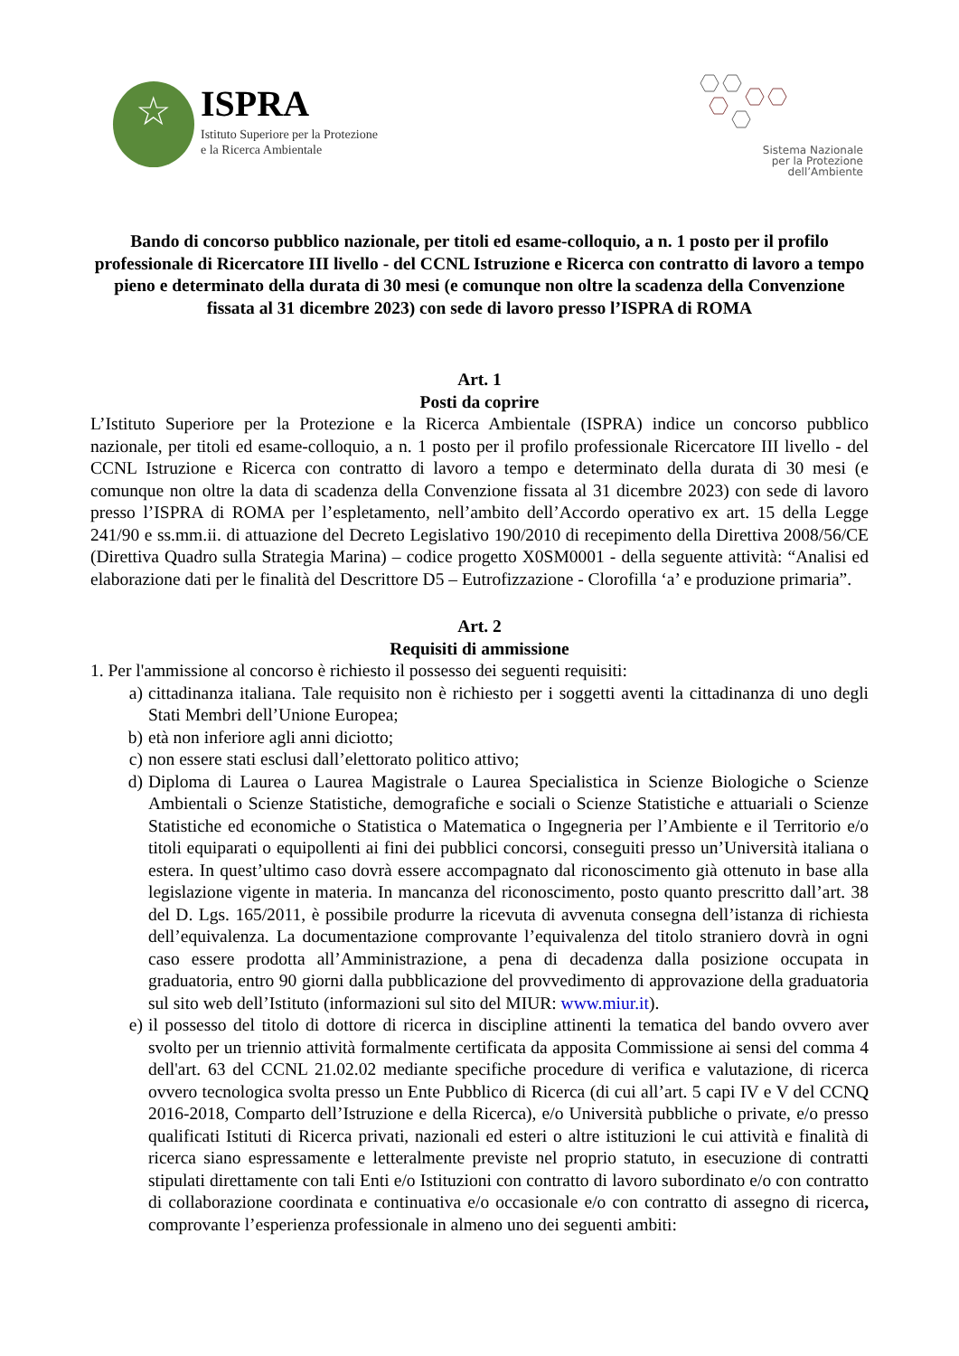☆ ISPRA
Istituto Superiore per la Protezione
e la Ricerca Ambientale
Sistema Nazionale
per la Protezione
dell’Ambiente
Bando di concorso pubblico nazionale, per titoli ed esame-colloquio, a n. 1 posto per il profilo professionale di Ricercatore III livello - del CCNL Istruzione e Ricerca con contratto di lavoro a tempo pieno e determinato della durata di 30 mesi (e comunque non oltre la scadenza della Convenzione fissata al 31 dicembre 2023) con sede di lavoro presso l’ISPRA di ROMA
Art. 1
Posti da coprire
L’Istituto Superiore per la Protezione e la Ricerca Ambientale (ISPRA) indice un concorso pubblico nazionale, per titoli ed esame-colloquio, a n. 1 posto per il profilo professionale Ricercatore III livello - del CCNL Istruzione e Ricerca con contratto di lavoro a tempo e determinato della durata di 30 mesi (e comunque non oltre la data di scadenza della Convenzione fissata al 31 dicembre 2023) con sede di lavoro presso l’ISPRA di ROMA per l’espletamento, nell’ambito dell’Accordo operativo ex art. 15 della Legge 241/90 e ss.mm.ii. di attuazione del Decreto Legislativo 190/2010 di recepimento della Direttiva 2008/56/CE (Direttiva Quadro sulla Strategia Marina) – codice progetto X0SM0001 - della seguente attività: “Analisi ed elaborazione dati per le finalità del Descrittore D5 – Eutrofizzazione - Clorofilla ‘a’ e produzione primaria”.
Art. 2
Requisiti di ammissione
1. Per l'ammissione al concorso è richiesto il possesso dei seguenti requisiti:
a) cittadinanza italiana. Tale requisito non è richiesto per i soggetti aventi la cittadinanza di uno degli Stati Membri dell’Unione Europea;
b) età non inferiore agli anni diciotto;
c) non essere stati esclusi dall’elettorato politico attivo;
d) Diploma di Laurea o Laurea Magistrale o Laurea Specialistica in Scienze Biologiche o Scienze Ambientali o Scienze Statistiche, demografiche e sociali o Scienze Statistiche e attuariali o Scienze Statistiche ed economiche o Statistica o Matematica o Ingegneria per l’Ambiente e il Territorio e/o titoli equiparati o equipollenti ai fini dei pubblici concorsi, conseguiti presso un’Università italiana o estera. In quest’ultimo caso dovrà essere accompagnato dal riconoscimento già ottenuto in base alla legislazione vigente in materia. In mancanza del riconoscimento, posto quanto prescritto dall’art. 38 del D. Lgs. 165/2011, è possibile produrre la ricevuta di avvenuta consegna dell’istanza di richiesta dell’equivalenza. La documentazione comprovante l’equivalenza del titolo straniero dovrà in ogni caso essere prodotta all’Amministrazione, a pena di decadenza dalla posizione occupata in graduatoria, entro 90 giorni dalla pubblicazione del provvedimento di approvazione della graduatoria sul sito web dell’Istituto (informazioni sul sito del MIUR: www.miur.it).
e) il possesso del titolo di dottore di ricerca in discipline attinenti la tematica del bando ovvero aver svolto per un triennio attività formalmente certificata da apposita Commissione ai sensi del comma 4 dell'art. 63 del CCNL 21.02.02 mediante specifiche procedure di verifica e valutazione, di ricerca ovvero tecnologica svolta presso un Ente Pubblico di Ricerca (di cui all’art. 5 capi IV e V del CCNQ 2016-2018, Comparto dell’Istruzione e della Ricerca), e/o Università pubbliche o private, e/o presso qualificati Istituti di Ricerca privati, nazionali ed esteri o altre istituzioni le cui attività e finalità di ricerca siano espressamente e letteralmente previste nel proprio statuto, in esecuzione di contratti stipulati direttamente con tali Enti e/o Istituzioni con contratto di lavoro subordinato e/o con contratto di collaborazione coordinata e continuativa e/o occasionale e/o con contratto di assegno di ricerca, comprovante l’esperienza professionale in almeno uno dei seguenti ambiti: